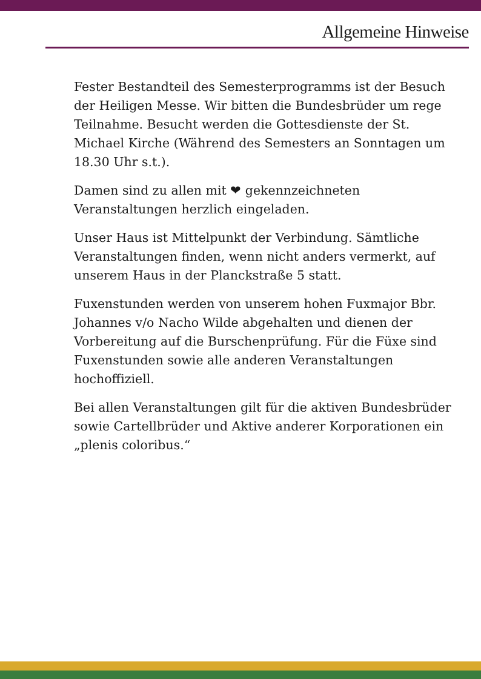Allgemeine Hinweise
Fester Bestandteil des Semesterprogramms ist der Besuch der Heiligen Messe. Wir bitten die Bundesbrüder um rege Teilnahme. Besucht werden die Gottesdienste der St. Michael Kirche (Während des Semesters an Sonntagen um 18.30 Uhr s.t.).
Damen sind zu allen mit ❤ gekennzeichneten Veranstaltungen herzlich eingeladen.
Unser Haus ist Mittelpunkt der Verbindung. Sämtliche Veranstaltungen finden, wenn nicht anders vermerkt, auf unserem Haus in der Planckstraße 5 statt.
Fuxenstunden werden von unserem hohen Fuxmajor Bbr. Johannes v/o Nacho Wilde abgehalten und dienen der Vorbereitung auf die Burschenprüfung. Für die Füxe sind Fuxenstunden sowie alle anderen Veranstaltungen hochoffiziell.
Bei allen Veranstaltungen gilt für die aktiven Bundesbrüder sowie Cartellbrüder und Aktive anderer Korporationen ein „plenis coloribus.“